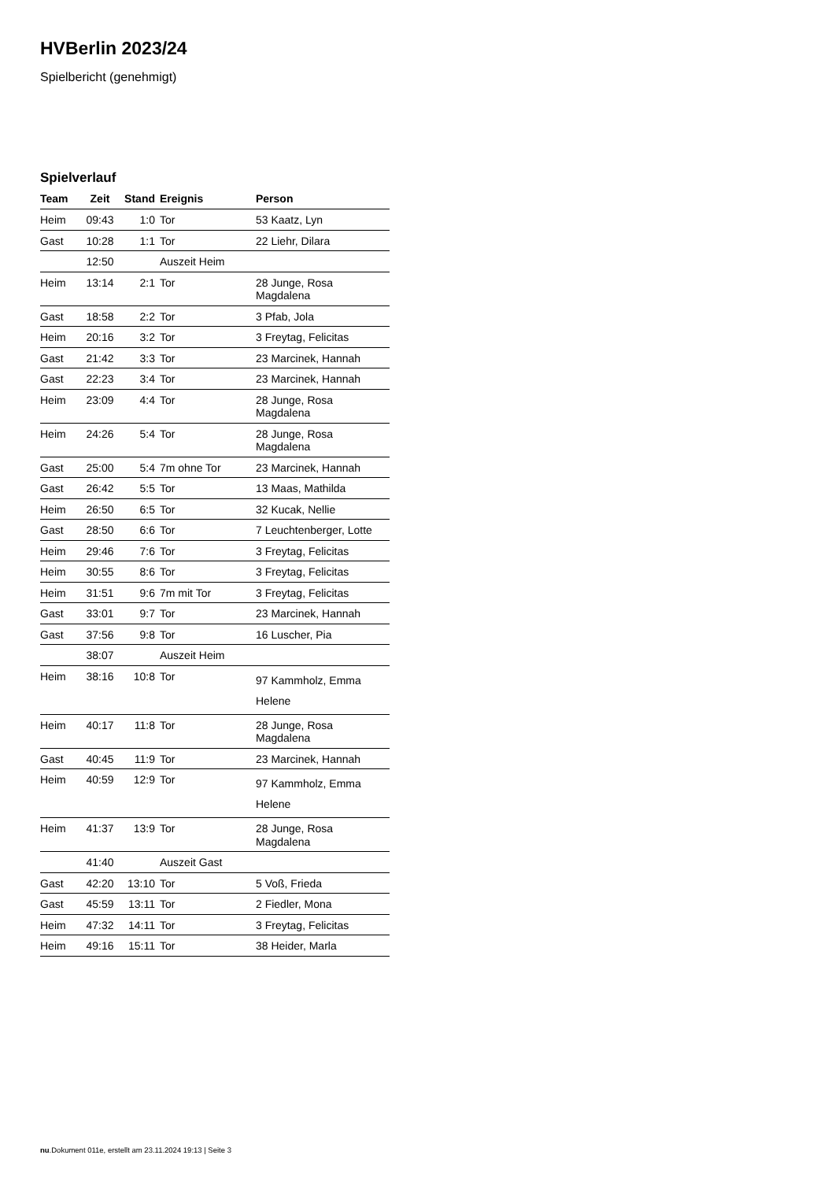HVBerlin 2023/24
Spielbericht (genehmigt)
Spielverlauf
| Team | Zeit | Stand | Ereignis | Person |
| --- | --- | --- | --- | --- |
| Heim | 09:43 | 1:0 | Tor | 53 Kaatz, Lyn |
| Gast | 10:28 | 1:1 | Tor | 22 Liehr, Dilara |
| | 12:50 | | Auszeit Heim | |
| Heim | 13:14 | 2:1 | Tor | 28 Junge, Rosa Magdalena |
| Gast | 18:58 | 2:2 | Tor | 3 Pfab, Jola |
| Heim | 20:16 | 3:2 | Tor | 3 Freytag, Felicitas |
| Gast | 21:42 | 3:3 | Tor | 23 Marcinek, Hannah |
| Gast | 22:23 | 3:4 | Tor | 23 Marcinek, Hannah |
| Heim | 23:09 | 4:4 | Tor | 28 Junge, Rosa Magdalena |
| Heim | 24:26 | 5:4 | Tor | 28 Junge, Rosa Magdalena |
| Gast | 25:00 | 5:4 | 7m ohne Tor | 23 Marcinek, Hannah |
| Gast | 26:42 | 5:5 | Tor | 13 Maas, Mathilda |
| Heim | 26:50 | 6:5 | Tor | 32 Kucak, Nellie |
| Gast | 28:50 | 6:6 | Tor | 7 Leuchtenberger, Lotte |
| Heim | 29:46 | 7:6 | Tor | 3 Freytag, Felicitas |
| Heim | 30:55 | 8:6 | Tor | 3 Freytag, Felicitas |
| Heim | 31:51 | 9:6 | 7m mit Tor | 3 Freytag, Felicitas |
| Gast | 33:01 | 9:7 | Tor | 23 Marcinek, Hannah |
| Gast | 37:56 | 9:8 | Tor | 16 Luscher, Pia |
| | 38:07 | | Auszeit Heim | |
| Heim | 38:16 | 10:8 | Tor | 97 Kammholz, Emma Helene |
| Heim | 40:17 | 11:8 | Tor | 28 Junge, Rosa Magdalena |
| Gast | 40:45 | 11:9 | Tor | 23 Marcinek, Hannah |
| Heim | 40:59 | 12:9 | Tor | 97 Kammholz, Emma Helene |
| Heim | 41:37 | 13:9 | Tor | 28 Junge, Rosa Magdalena |
| | 41:40 | | Auszeit Gast | |
| Gast | 42:20 | 13:10 | Tor | 5 Voß, Frieda |
| Gast | 45:59 | 13:11 | Tor | 2 Fiedler, Mona |
| Heim | 47:32 | 14:11 | Tor | 3 Freytag, Felicitas |
| Heim | 49:16 | 15:11 | Tor | 38 Heider, Marla |
nu.Dokument 011e, erstellt am 23.11.2024 19:13 | Seite 3